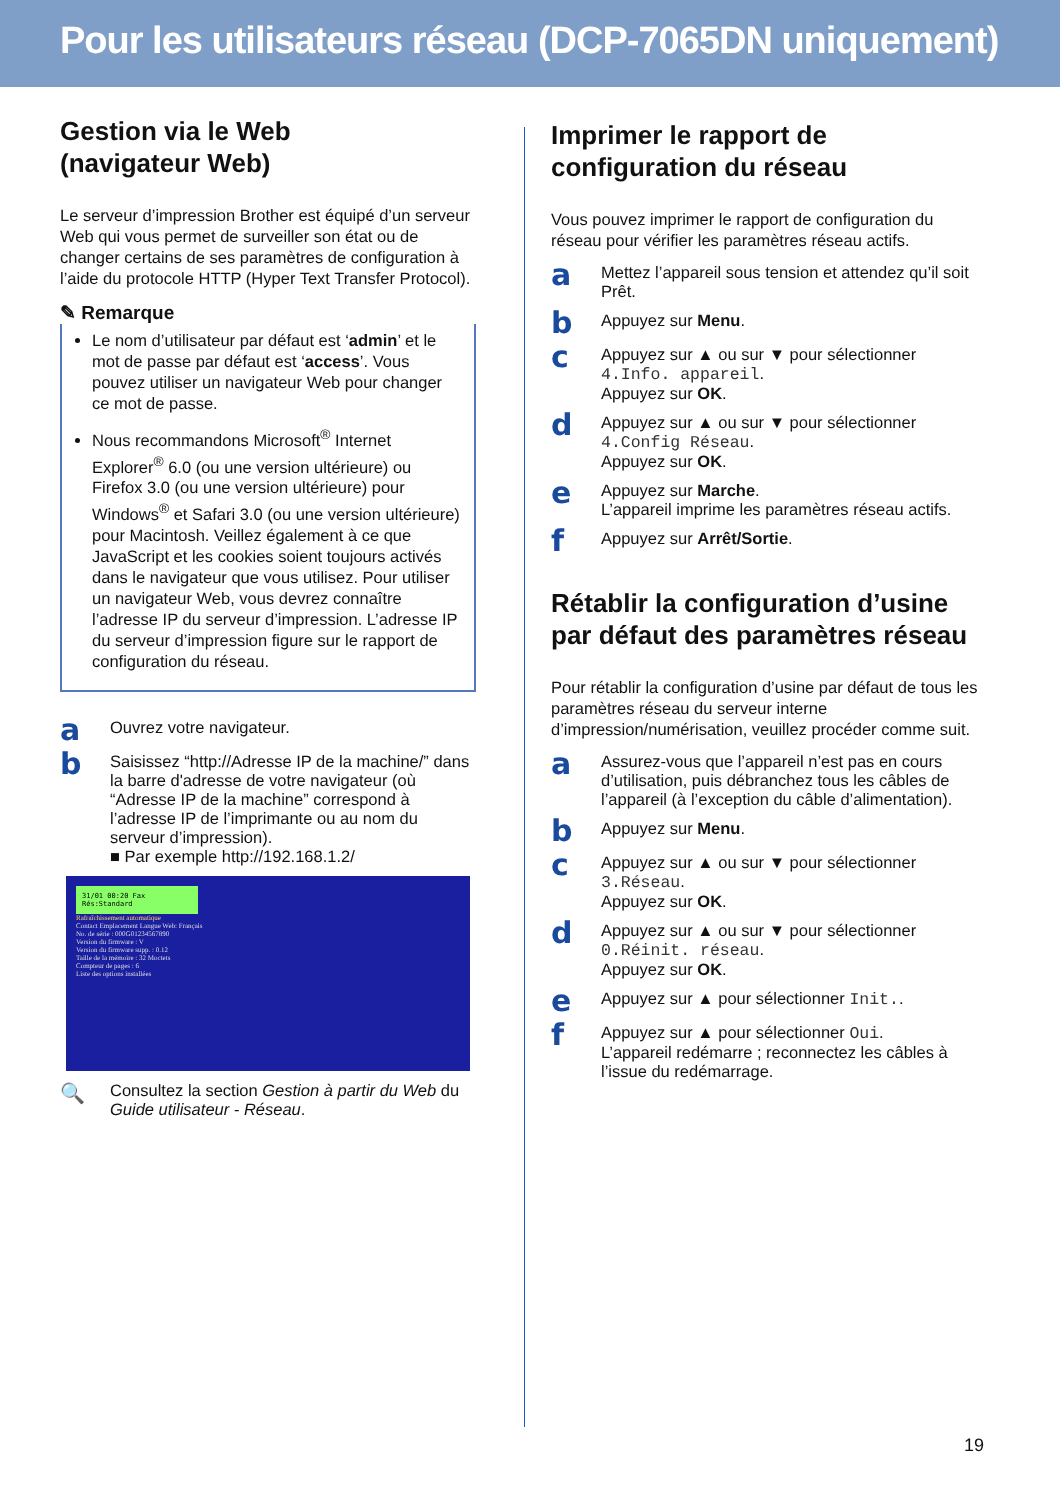Pour les utilisateurs réseau (DCP-7065DN uniquement)
Gestion via le Web
(navigateur Web)
Le serveur d’impression Brother est équipé d’un serveur Web qui vous permet de surveiller son état ou de changer certains de ses paramètres de configuration à l’aide du protocole HTTP (Hyper Text Transfer Protocol).
✎ Remarque
Le nom d’utilisateur par défaut est ‘admin’ et le mot de passe par défaut est ‘access’. Vous pouvez utiliser un navigateur Web pour changer ce mot de passe.
Nous recommandons Microsoft<sup>®</sup> Internet Explorer<sup>®</sup> 6.0 (ou une version ultérieure) ou Firefox 3.0 (ou une version ultérieure) pour Windows<sup>®</sup> et Safari 3.0 (ou une version ultérieure) pour Macintosh. Veillez également à ce que JavaScript et les cookies soient toujours activés dans le navigateur que vous utilisez. Pour utiliser un navigateur Web, vous devrez connaître l’adresse IP du serveur d’impression. L’adresse IP du serveur d’impression figure sur le rapport de configuration du réseau.
a
Ouvrez votre navigateur.
b
Saisissez “http://Adresse IP de la machine/” dans la barre d'adresse de votre navigateur (où “Adresse IP de la machine” correspond à l’adresse IP de l’imprimante ou au nom du serveur d’impression).
■ Par exemple http://192.168.1.2/
31/01 00:20 Fax
Rés:Standard
Rafraîchissement automatique
Contact Emplacement Langue Web: Français
No. de série : 000G01234567890
Version du firmware : V
Version du firmware supp. : 0.12
Taille de la mémoire : 32 Moctets
Compteur de pages : 6
Liste des options installées
🔍
Consultez la section Gestion à partir du Web du Guide utilisateur - Réseau.
Imprimer le rapport de configuration du réseau
Vous pouvez imprimer le rapport de configuration du réseau pour vérifier les paramètres réseau actifs.
a
Mettez l’appareil sous tension et attendez qu’il soit Prêt.
b
Appuyez sur Menu.
c
Appuyez sur ▲ ou sur ▼ pour sélectionner 4.Info. appareil.
Appuyez sur OK.
d
Appuyez sur ▲ ou sur ▼ pour sélectionner 4.Config Réseau.
Appuyez sur OK.
e
Appuyez sur Marche.
L’appareil imprime les paramètres réseau actifs.
f
Appuyez sur Arrêt/Sortie.
Rétablir la configuration d’usine par défaut des paramètres réseau
Pour rétablir la configuration d’usine par défaut de tous les paramètres réseau du serveur interne d’impression/numérisation, veuillez procéder comme suit.
a
Assurez-vous que l’appareil n’est pas en cours d’utilisation, puis débranchez tous les câbles de l’appareil (à l’exception du câble d’alimentation).
b
Appuyez sur Menu.
c
Appuyez sur ▲ ou sur ▼ pour sélectionner 3.Réseau.
Appuyez sur OK.
d
Appuyez sur ▲ ou sur ▼ pour sélectionner 0.Réinit. réseau.
Appuyez sur OK.
e
Appuyez sur ▲ pour sélectionner Init..
f
Appuyez sur ▲ pour sélectionner Oui.
L’appareil redémarre ; reconnectez les câbles à l’issue du redémarrage.
19